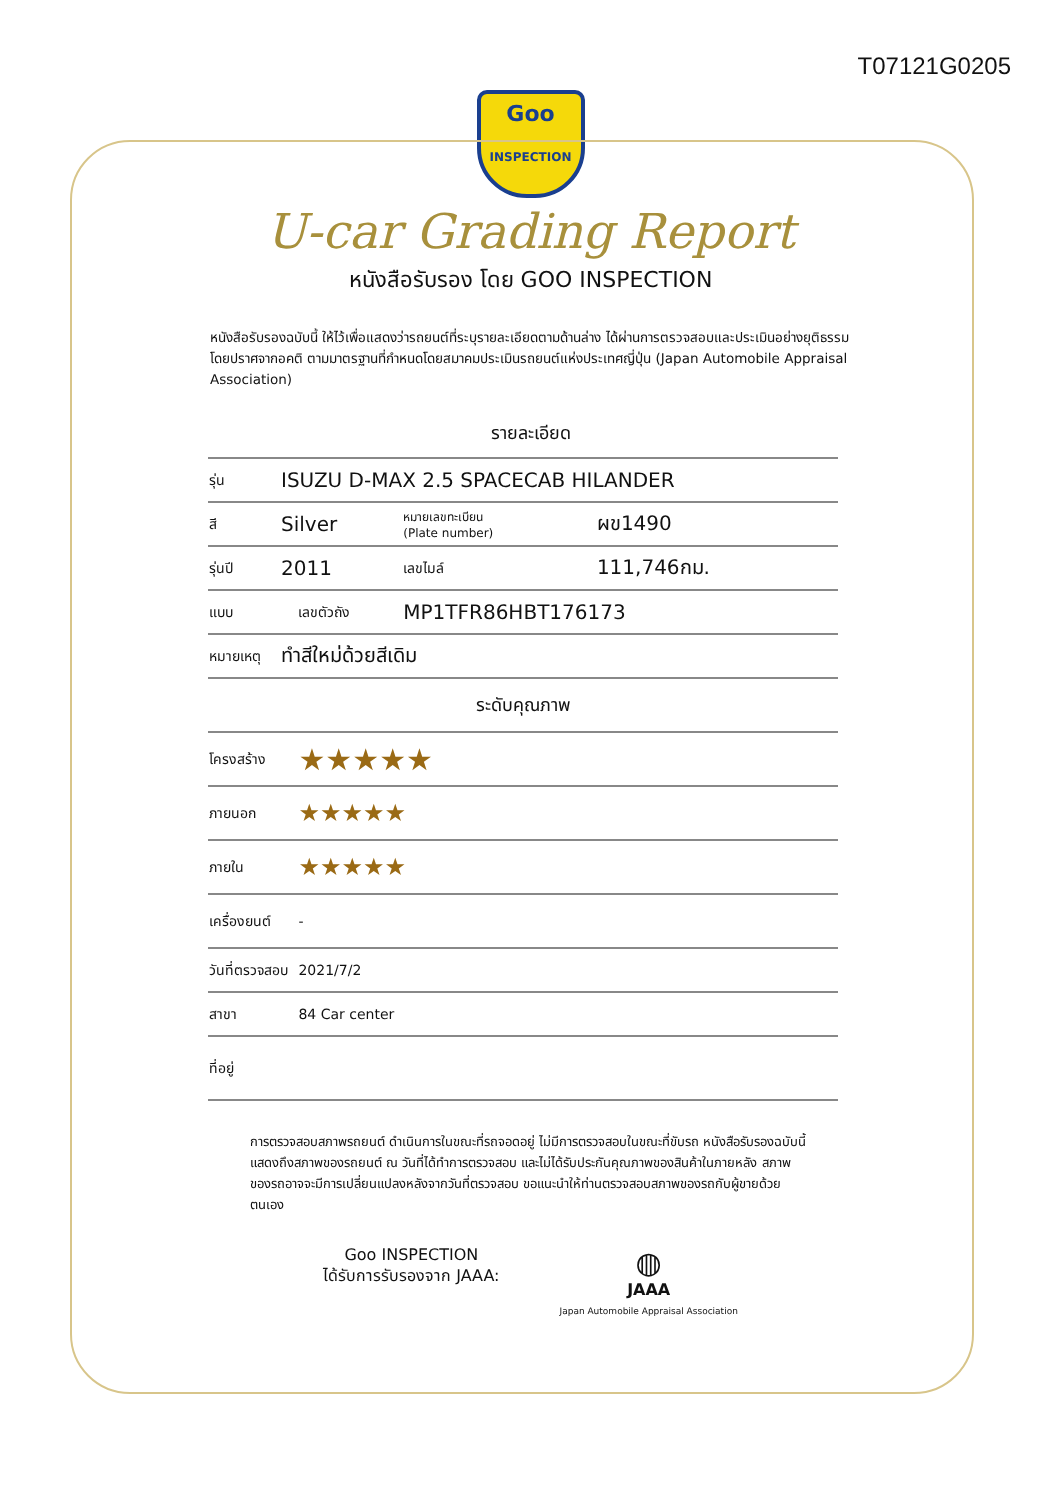T07121G0205
Goo
INSPECTION
U-car Grading Report
หนังสือรับรอง โดย GOO INSPECTION
หนังสือรับรองฉบับนี้ ให้ไว้เพื่อแสดงว่ารถยนต์ที่ระบุรายละเอียดตามด้านล่าง ได้ผ่านการตรวจสอบและประเมินอย่างยุติธรรม โดยปราศจากอคติ ตามมาตรฐานที่กำหนดโดยสมาคมประเมินรถยนต์แห่งประเทศญี่ปุ่น (Japan Automobile Appraisal Association)
รายละเอียด
| รุ่น | ISUZU D-MAX 2.5 SPACECAB HILANDER | | | |
| สี | Silver | | หมายเลขทะเบียน (Plate number) | ผข1490 |
| รุ่นปี | 2011 | | เลขไมล์ | 111,746กม. |
| แบบ | | เลขตัวถัง | MP1TFR86HBT176173 | |
| หมายเหตุ | ทำสีใหม่ด้วยสีเดิม | | | |
| ระดับคุณภาพ | | | | |
| โครงสร้าง | | ★★★★★ | | |
| ภายนอก | | ★★★★★ | | |
| ภายใน | | ★★★★★ | | |
| เครื่องยนต์ | | - | | |
| วันที่ตรวจสอบ | | 2021/7/2 | | |
| สาขา | | 84 Car center | | |
| ที่อยู่ | | | | |
การตรวจสอบสภาพรถยนต์ ดำเนินการในขณะที่รถจอดอยู่ ไม่มีการตรวจสอบในขณะที่ขับรถ หนังสือรับรองฉบับนี้ แสดงถึงสภาพของรถยนต์ ณ วันที่ได้ทำการตรวจสอบ และไม่ได้รับประกันคุณภาพของสินค้าในภายหลัง สภาพของรถอาจจะมีการเปลี่ยนแปลงหลังจากวันที่ตรวจสอบ ขอแนะนำให้ท่านตรวจสอบสภาพของรถกับผู้ขายด้วยตนเอง
Goo INSPECTION
ได้รับการรับรองจาก JAAA:
◍
JAAA
Japan Automobile Appraisal Association